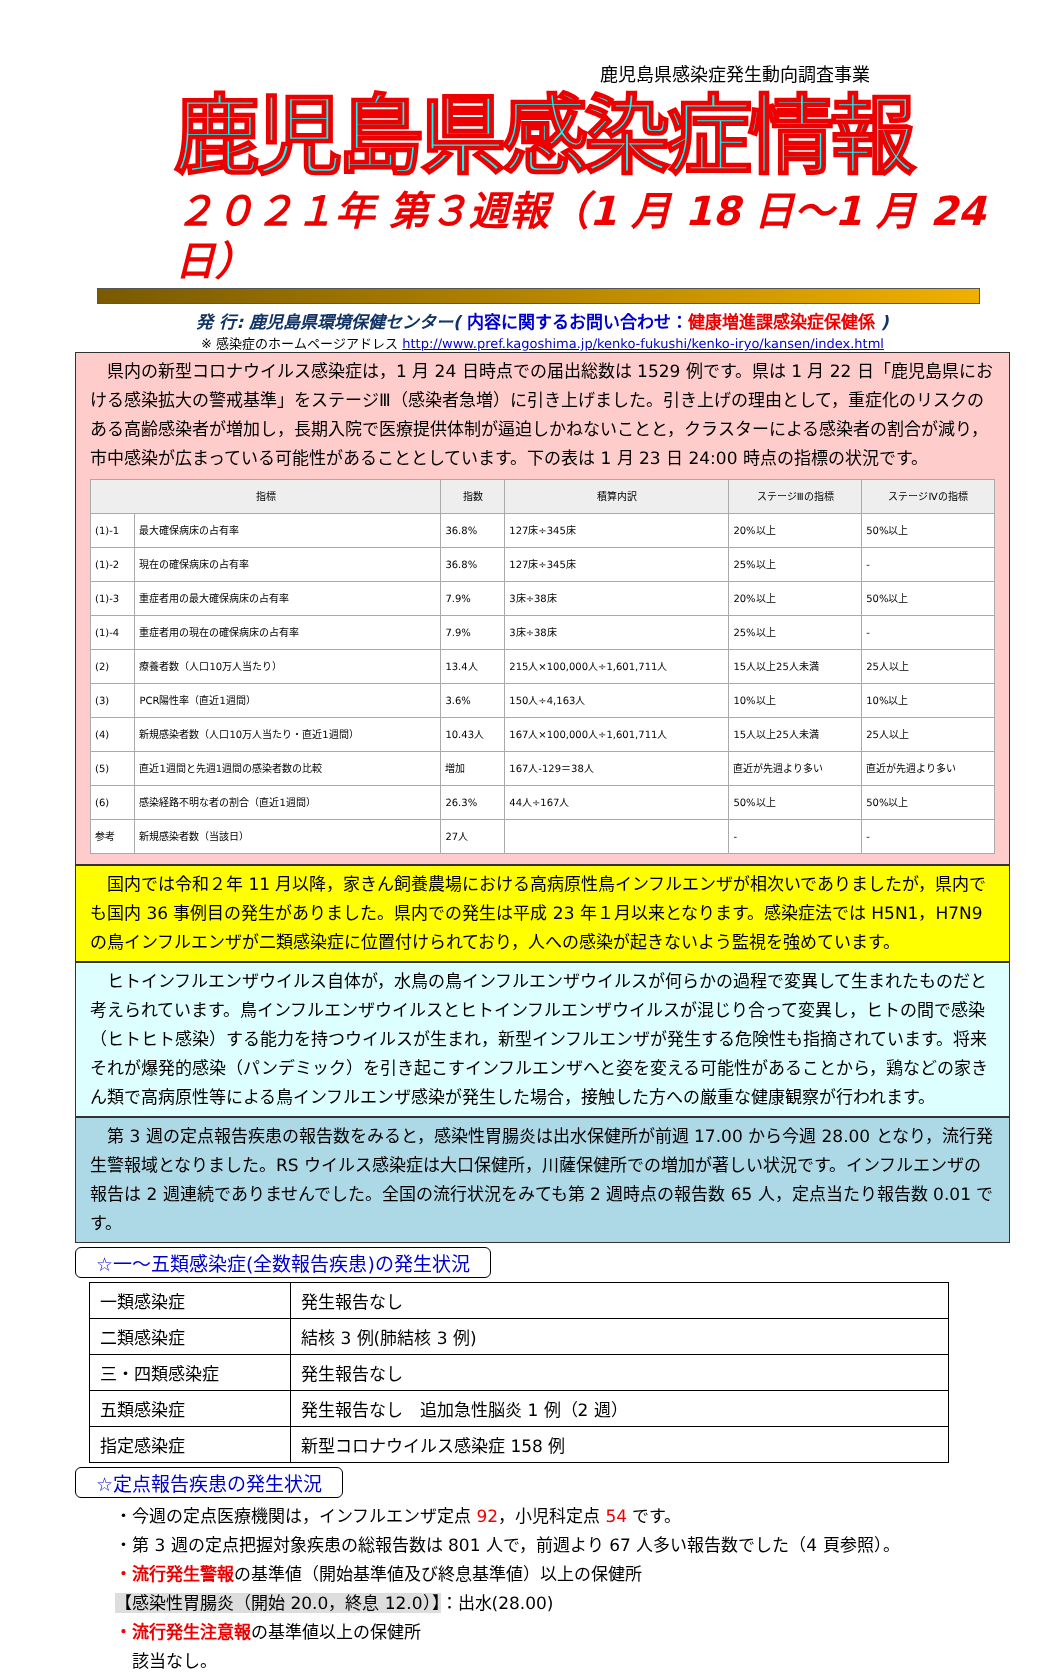鹿児島県感染症発生動向調査事業
鹿児島県感染症情報
２０２１年 第３週報（1 月 18 日～1 月 24 日）
発 行: 鹿児島県環境保健センター( 内容に関するお問い合わせ：健康増進課感染症保健係 )
※ 感染症のホームページアドレス http://www.pref.kagoshima.jp/kenko-fukushi/kenko-iryo/kansen/index.html
　県内の新型コロナウイルス感染症は，1 月 24 日時点での届出総数は 1529 例です。県は 1 月 22 日「鹿児島県における感染拡大の警戒基準」をステージⅢ（感染者急増）に引き上げました。引き上げの理由として，重症化のリスクのある高齢感染者が増加し，長期入院で医療提供体制が逼迫しかねないことと，クラスターによる感染者の割合が減り，市中感染が広まっている可能性があることとしています。下の表は 1 月 23 日 24:00 時点の指標の状況です。
| 指標 | | 指数 | 積算内訳 | ステージⅢの指標 | ステージⅣの指標 |
| --- | --- | --- | --- | --- | --- |
| (1)-1 | 最大確保病床の占有率 | 36.8% | 127床÷345床 | 20%以上 | 50%以上 |
| (1)-2 | 現在の確保病床の占有率 | 36.8% | 127床÷345床 | 25%以上 | - |
| (1)-3 | 重症者用の最大確保病床の占有率 | 7.9% | 3床÷38床 | 20%以上 | 50%以上 |
| (1)-4 | 重症者用の現在の確保病床の占有率 | 7.9% | 3床÷38床 | 25%以上 | - |
| (2) | 療養者数（人口10万人当たり） | 13.4人 | 215人×100,000人÷1,601,711人 | 15人以上25人未満 | 25人以上 |
| (3) | PCR陽性率（直近1週間） | 3.6% | 150人÷4,163人 | 10%以上 | 10%以上 |
| (4) | 新規感染者数（人口10万人当たり・直近1週間） | 10.43人 | 167人×100,000人÷1,601,711人 | 15人以上25人未満 | 25人以上 |
| (5) | 直近1週間と先週1週間の感染者数の比較 | 増加 | 167人-129＝38人 | 直近が先週より多い | 直近が先週より多い |
| (6) | 感染経路不明な者の割合（直近1週間） | 26.3% | 44人÷167人 | 50%以上 | 50%以上 |
| 参考 | 新規感染者数（当該日） | 27人 | | - | - |
　国内では令和２年 11 月以降，家きん飼養農場における高病原性鳥インフルエンザが相次いでありましたが，県内でも国内 36 事例目の発生がありました。県内での発生は平成 23 年１月以来となります。感染症法では H5N1，H7N9 の鳥インフルエンザが二類感染症に位置付けられており，人への感染が起きないよう監視を強めています。
　ヒトインフルエンザウイルス自体が，水鳥の鳥インフルエンザウイルスが何らかの過程で変異して生まれたものだと考えられています。鳥インフルエンザウイルスとヒトインフルエンザウイルスが混じり合って変異し，ヒトの間で感染（ヒトヒト感染）する能力を持つウイルスが生まれ，新型インフルエンザが発生する危険性も指摘されています。将来それが爆発的感染（パンデミック）を引き起こすインフルエンザへと姿を変える可能性があることから，鶏などの家きん類で高病原性等による鳥インフルエンザ感染が発生した場合，接触した方への厳重な健康観察が行われます。
　第 3 週の定点報告疾患の報告数をみると，感染性胃腸炎は出水保健所が前週 17.00 から今週 28.00 となり，流行発生警報域となりました。RS ウイルス感染症は大口保健所，川薩保健所での増加が著しい状況です。インフルエンザの報告は 2 週連続でありませんでした。全国の流行状況をみても第 2 週時点の報告数 65 人，定点当たり報告数 0.01 です。
☆一～五類感染症(全数報告疾患)の発生状況
| 一類感染症 | 発生報告なし |
| 二類感染症 | 結核 3 例(肺結核 3 例) |
| 三・四類感染症 | 発生報告なし |
| 五類感染症 | 発生報告なし 追加急性脳炎 1 例（2 週） |
| 指定感染症 | 新型コロナウイルス感染症 158 例 |
☆定点報告疾患の発生状況
・今週の定点医療機関は，インフルエンザ定点 92，小児科定点 54 です。
・第 3 週の定点把握対象疾患の総報告数は 801 人で，前週より 67 人多い報告数でした（4 頁参照）。
・流行発生警報の基準値（開始基準値及び終息基準値）以上の保健所
【感染性胃腸炎（開始 20.0，終息 12.0）】：出水(28.00)
・流行発生注意報の基準値以上の保健所
　該当なし。